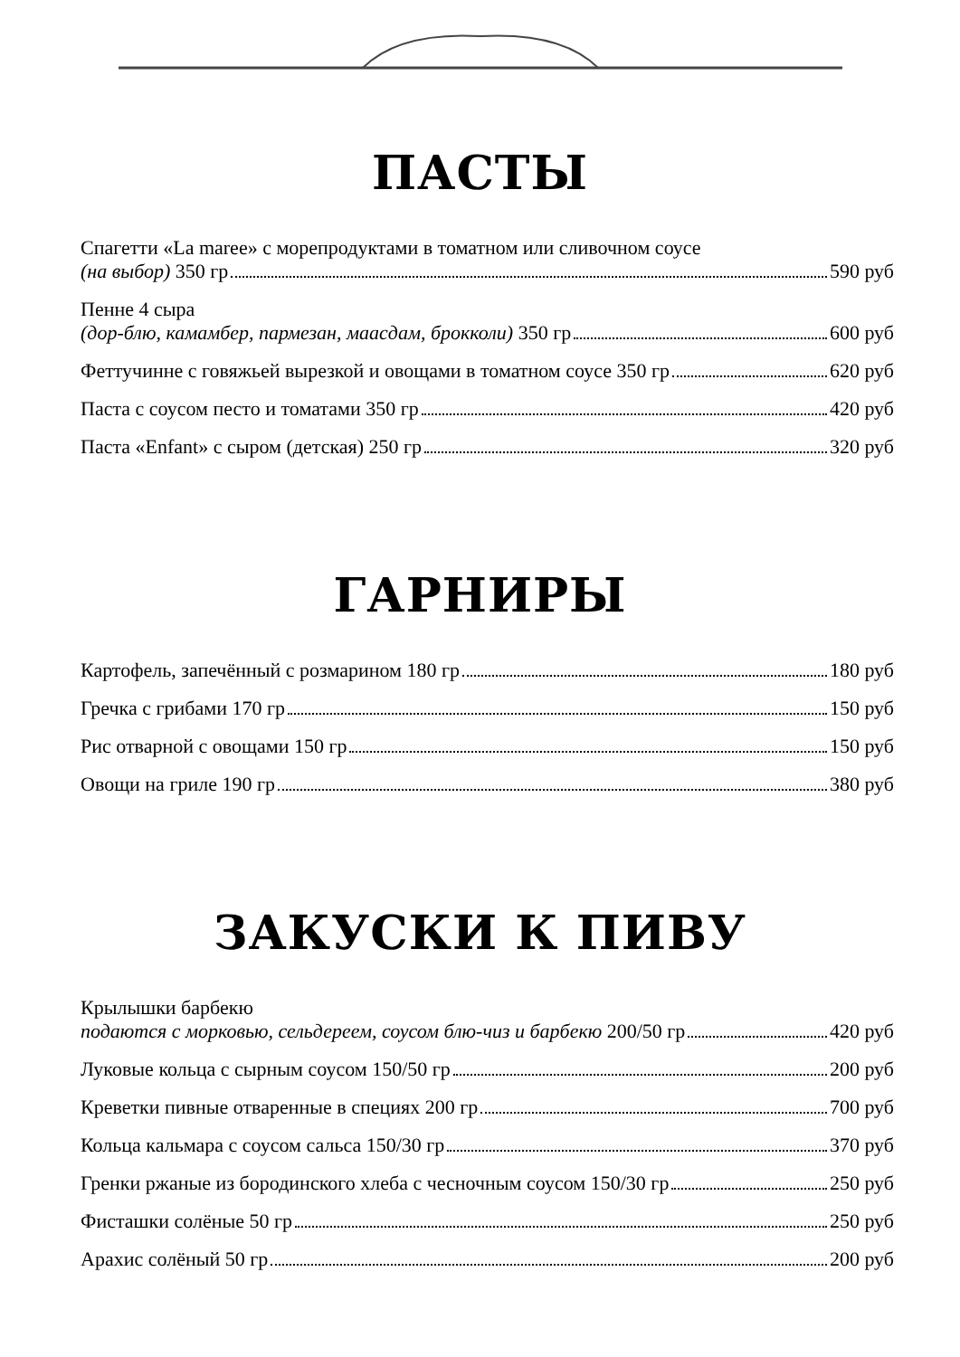ПАСТЫ
Спагетти «La maree» с морепродуктами в томатном или сливочном соусе
(на выбор) 350 гр 590 руб
Пенне 4 сыра
(дор-блю, камамбер, пармезан, маасдам, брокколи) 350 гр 600 руб
Феттучинне с говяжьей вырезкой и овощами в томатном соусе 350 гр 620 руб
Паста с соусом песто и томатами 350 гр 420 руб
Паста «Enfant» с сыром (детская) 250 гр 320 руб
ГАРНИРЫ
Картофель, запечённый с розмарином 180 гр 180 руб
Гречка с грибами 170 гр 150 руб
Рис отварной с овощами 150 гр 150 руб
Овощи на гриле 190 гр 380 руб
ЗАКУСКИ К ПИВУ
Крылышки барбекю
подаются с морковью, сельдереем, соусом блю-чиз и барбекю 200/50 гр 420 руб
Луковые кольца с сырным соусом 150/50 гр 200 руб
Креветки пивные отваренные в специях 200 гр 700 руб
Кольца кальмара с соусом сальса 150/30 гр 370 руб
Гренки ржаные из бородинского хлеба с чесночным соусом 150/30 гр 250 руб
Фисташки солёные 50 гр 250 руб
Арахис солёный 50 гр 200 руб